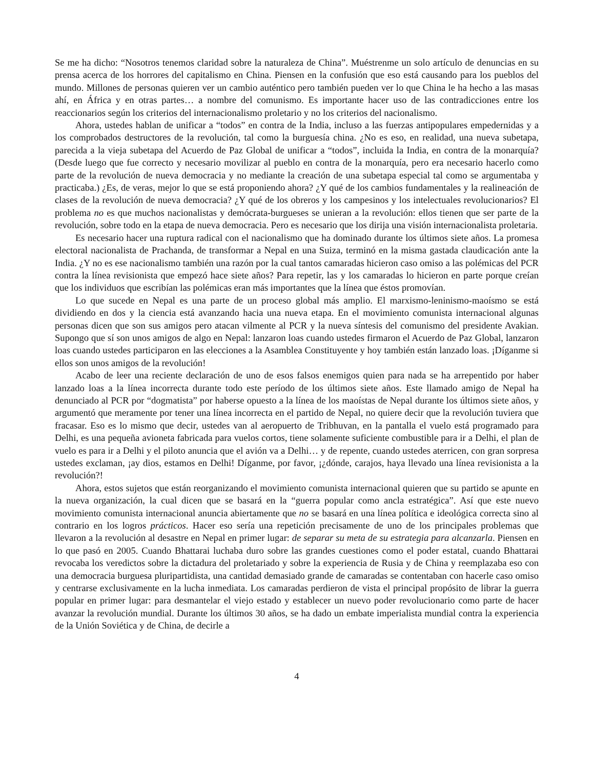Se me ha dicho: “Nosotros tenemos claridad sobre la naturaleza de China”. Muéstrenme un solo artículo de denuncias en su prensa acerca de los horrores del capitalismo en China. Piensen en la confusión que eso está causando para los pueblos del mundo. Millones de personas quieren ver un cambio auténtico pero también pueden ver lo que China le ha hecho a las masas ahí, en África y en otras partes… a nombre del comunismo. Es importante hacer uso de las contradicciones entre los reaccionarios según los criterios del internacionalismo proletario y no los criterios del nacionalismo.
Ahora, ustedes hablan de unificar a “todos” en contra de la India, incluso a las fuerzas antipopulares empedernidas y a los comprobados destructores de la revolución, tal como la burguesía china. ¿No es eso, en realidad, una nueva subetapa, parecida a la vieja subetapa del Acuerdo de Paz Global de unificar a “todos”, incluida la India, en contra de la monarquía? (Desde luego que fue correcto y necesario movilizar al pueblo en contra de la monarquía, pero era necesario hacerlo como parte de la revolución de nueva democracia y no mediante la creación de una subetapa especial tal como se argumentaba y practicaba.) ¿Es, de veras, mejor lo que se está proponiendo ahora? ¿Y qué de los cambios fundamentales y la realineación de clases de la revolución de nueva democracia? ¿Y qué de los obreros y los campesinos y los intelectuales revolucionarios? El problema no es que muchos nacionalistas y demócrata-burgueses se unieran a la revolución: ellos tienen que ser parte de la revolución, sobre todo en la etapa de nueva democracia. Pero es necesario que los dirija una visión internacionalista proletaria.
Es necesario hacer una ruptura radical con el nacionalismo que ha dominado durante los últimos siete años. La promesa electoral nacionalista de Prachanda, de transformar a Nepal en una Suiza, terminó en la misma gastada claudicación ante la India. ¿Y no es ese nacionalismo también una razón por la cual tantos camaradas hicieron caso omiso a las polémicas del PCR contra la línea revisionista que empezó hace siete años? Para repetir, las y los camaradas lo hicieron en parte porque creían que los individuos que escribían las polémicas eran más importantes que la línea que éstos promovían.
Lo que sucede en Nepal es una parte de un proceso global más amplio. El marxismo-leninismo-maoísmo se está dividiendo en dos y la ciencia está avanzando hacia una nueva etapa. En el movimiento comunista internacional algunas personas dicen que son sus amigos pero atacan vilmente al PCR y la nueva síntesis del comunismo del presidente Avakian. Supongo que sí son unos amigos de algo en Nepal: lanzaron loas cuando ustedes firmaron el Acuerdo de Paz Global, lanzaron loas cuando ustedes participaron en las elecciones a la Asamblea Constituyente y hoy también están lanzado loas. ¡Díganme si ellos son unos amigos de la revolución!
Acabo de leer una reciente declaración de uno de esos falsos enemigos quien para nada se ha arrepentido por haber lanzado loas a la línea incorrecta durante todo este período de los últimos siete años. Este llamado amigo de Nepal ha denunciado al PCR por “dogmatista” por haberse opuesto a la línea de los maoístas de Nepal durante los últimos siete años, y argumentó que meramente por tener una línea incorrecta en el partido de Nepal, no quiere decir que la revolución tuviera que fracasar. Eso es lo mismo que decir, ustedes van al aeropuerto de Tribhuvan, en la pantalla el vuelo está programado para Delhi, es una pequeña avioneta fabricada para vuelos cortos, tiene solamente suficiente combustible para ir a Delhi, el plan de vuelo es para ir a Delhi y el piloto anuncia que el avión va a Delhi… y de repente, cuando ustedes aterricen, con gran sorpresa ustedes exclaman, ¡ay dios, estamos en Delhi! Díganme, por favor, ¡¿dónde, carajos, haya llevado una línea revisionista a la revolución?!
Ahora, estos sujetos que están reorganizando el movimiento comunista internacional quieren que su partido se apunte en la nueva organización, la cual dicen que se basará en la “guerra popular como ancla estratégica”. Así que este nuevo movimiento comunista internacional anuncia abiertamente que no se basará en una línea política e ideológica correcta sino al contrario en los logros prácticos. Hacer eso sería una repetición precisamente de uno de los principales problemas que llevaron a la revolución al desastre en Nepal en primer lugar: de separar su meta de su estrategia para alcanzarla. Piensen en lo que pasó en 2005. Cuando Bhattarai luchaba duro sobre las grandes cuestiones como el poder estatal, cuando Bhattarai revocaba los veredictos sobre la dictadura del proletariado y sobre la experiencia de Rusia y de China y reemplazaba eso con una democracia burguesa pluripartidista, una cantidad demasiado grande de camaradas se contentaban con hacerle caso omiso y centrarse exclusivamente en la lucha inmediata. Los camaradas perdieron de vista el principal propósito de librar la guerra popular en primer lugar: para desmantelar el viejo estado y establecer un nuevo poder revolucionario como parte de hacer avanzar la revolución mundial. Durante los últimos 30 años, se ha dado un embate imperialista mundial contra la experiencia de la Unión Soviética y de China, de decirle a
4